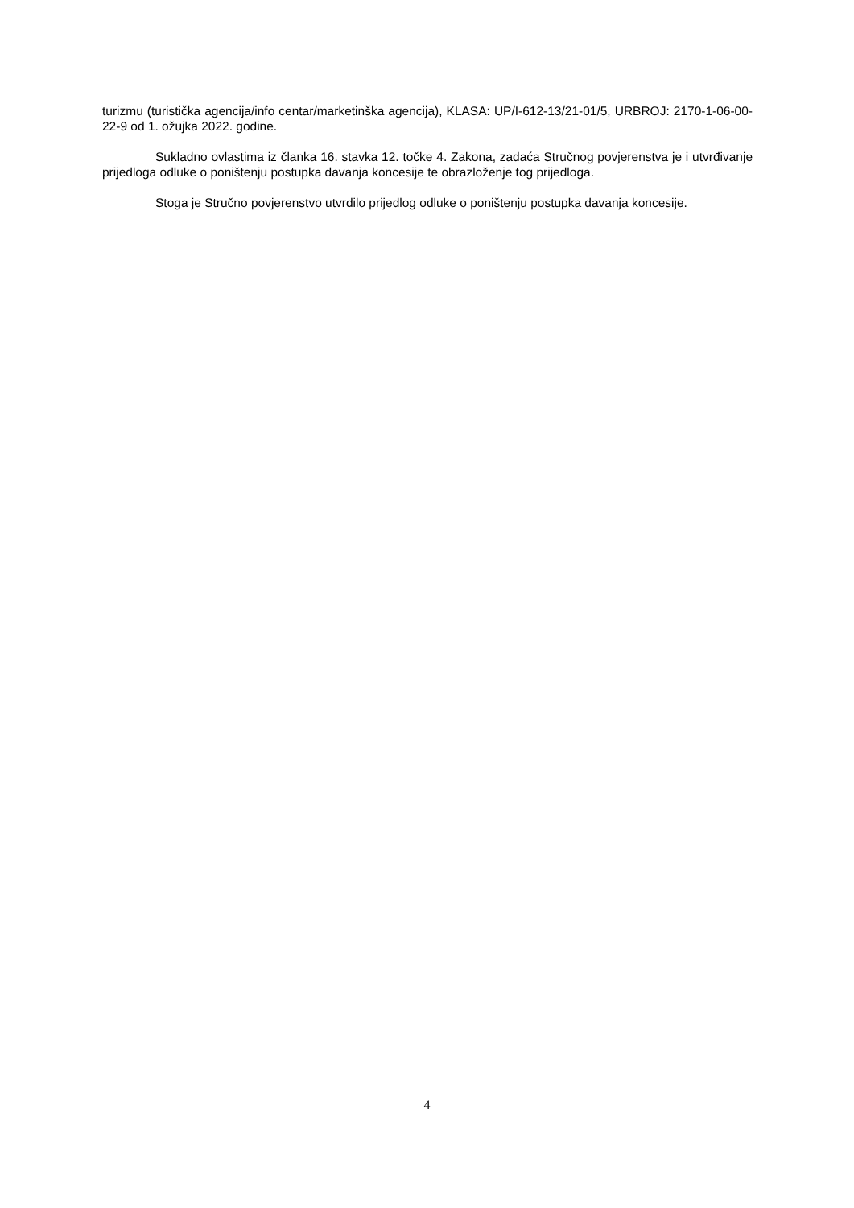turizmu (turistička agencija/info centar/marketinška agencija), KLASA: UP/I-612-13/21-01/5, URBROJ: 2170-1-06-00-22-9 od 1. ožujka 2022. godine.
Sukladno ovlastima iz članka 16. stavka 12. točke 4. Zakona, zadaća Stručnog povjerenstva je i utvrđivanje prijedloga odluke o poništenju postupka davanja koncesije te obrazloženje tog prijedloga.
Stoga je Stručno povjerenstvo utvrdilo prijedlog odluke o poništenju postupka davanja koncesije.
4